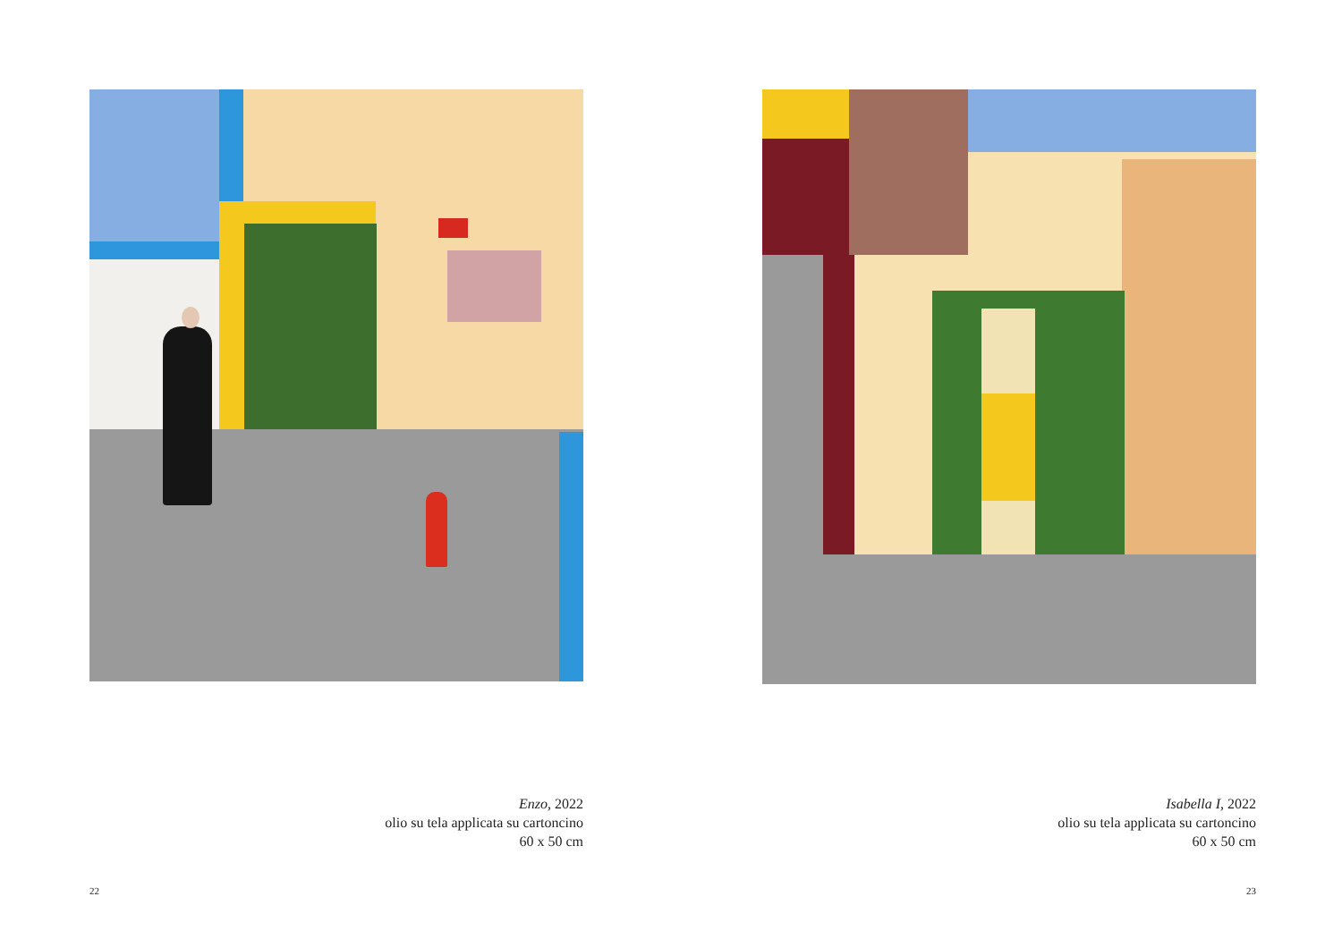Enzo, 2022
olio su tela applicata su cartoncino
60 x 50 cm
22
Isabella I, 2022
olio su tela applicata su cartoncino
60 x 50 cm
23